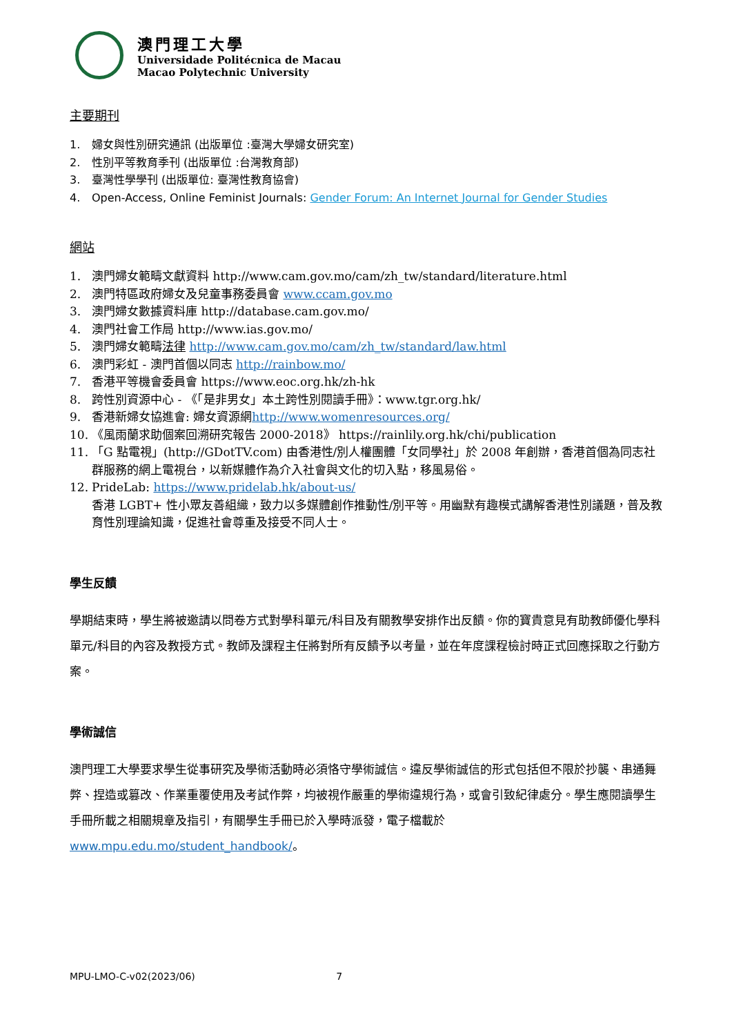澳門理工大學
Universidade Politécnica de Macau
Macao Polytechnic University
主要期刊
1. 婦女與性別研究通訊 (出版單位 :臺灣大學婦女研究室)
2. 性別平等教育季刊 (出版單位 :台灣教育部)
3. 臺灣性學學刊 (出版單位: 臺灣性教育協會)
4. Open-Access, Online Feminist Journals: Gender Forum: An Internet Journal for Gender Studies
網站
1. 澳門婦女範疇文獻資料 http://www.cam.gov.mo/cam/zh_tw/standard/literature.html
2. 澳門特區政府婦女及兒童事務委員會 www.ccam.gov.mo
3. 澳門婦女數據資料庫 http://database.cam.gov.mo/
4. 澳門社會工作局 http://www.ias.gov.mo/
5. 澳門婦女範疇法律 http://www.cam.gov.mo/cam/zh_tw/standard/law.html
6. 澳門彩虹 - 澳門首個以同志 http://rainbow.mo/
7. 香港平等機會委員會 https://www.eoc.org.hk/zh-hk
8. 跨性別資源中心 - 《「是非男女」本土跨性別閱讀手冊》：www.tgr.org.hk/
9. 香港新婦女協進會: 婦女資源網http://www.womenresources.org/
10. 《風雨蘭求助個案回溯研究報告 2000-2018》 https://rainlily.org.hk/chi/publication
11. 「G 點電視」(http://GDotTV.com) 由香港性/別人權團體「女同學社」於 2008 年創辦，香港首個為同志社群服務的網上電視台，以新媒體作為介入社會與文化的切入點，移風易俗。
12. PrideLab: https://www.pridelab.hk/about-us/
香港 LGBT+ 性小眾友善組織，致力以多媒體創作推動性/別平等。用幽默有趣模式講解香港性別議題，普及教育性別理論知識，促進社會尊重及接受不同人士。
學生反饋
學期結束時，學生將被邀請以問卷方式對學科單元/科目及有關教學安排作出反饋。你的寶貴意見有助教師優化學科單元/科目的內容及教授方式。教師及課程主任將對所有反饋予以考量，並在年度課程檢討時正式回應採取之行動方案。
學術誠信
澳門理工大學要求學生從事研究及學術活動時必須恪守學術誠信。違反學術誠信的形式包括但不限於抄襲、串通舞弊、捏造或篡改、作業重覆使用及考試作弊，均被視作嚴重的學術違規行為，或會引致紀律處分。學生應閱讀學生手冊所載之相關規章及指引，有關學生手冊已於入學時派發，電子檔載於 www.mpu.edu.mo/student_handbook/。
MPU-LMO-C-v02(2023/06) 7